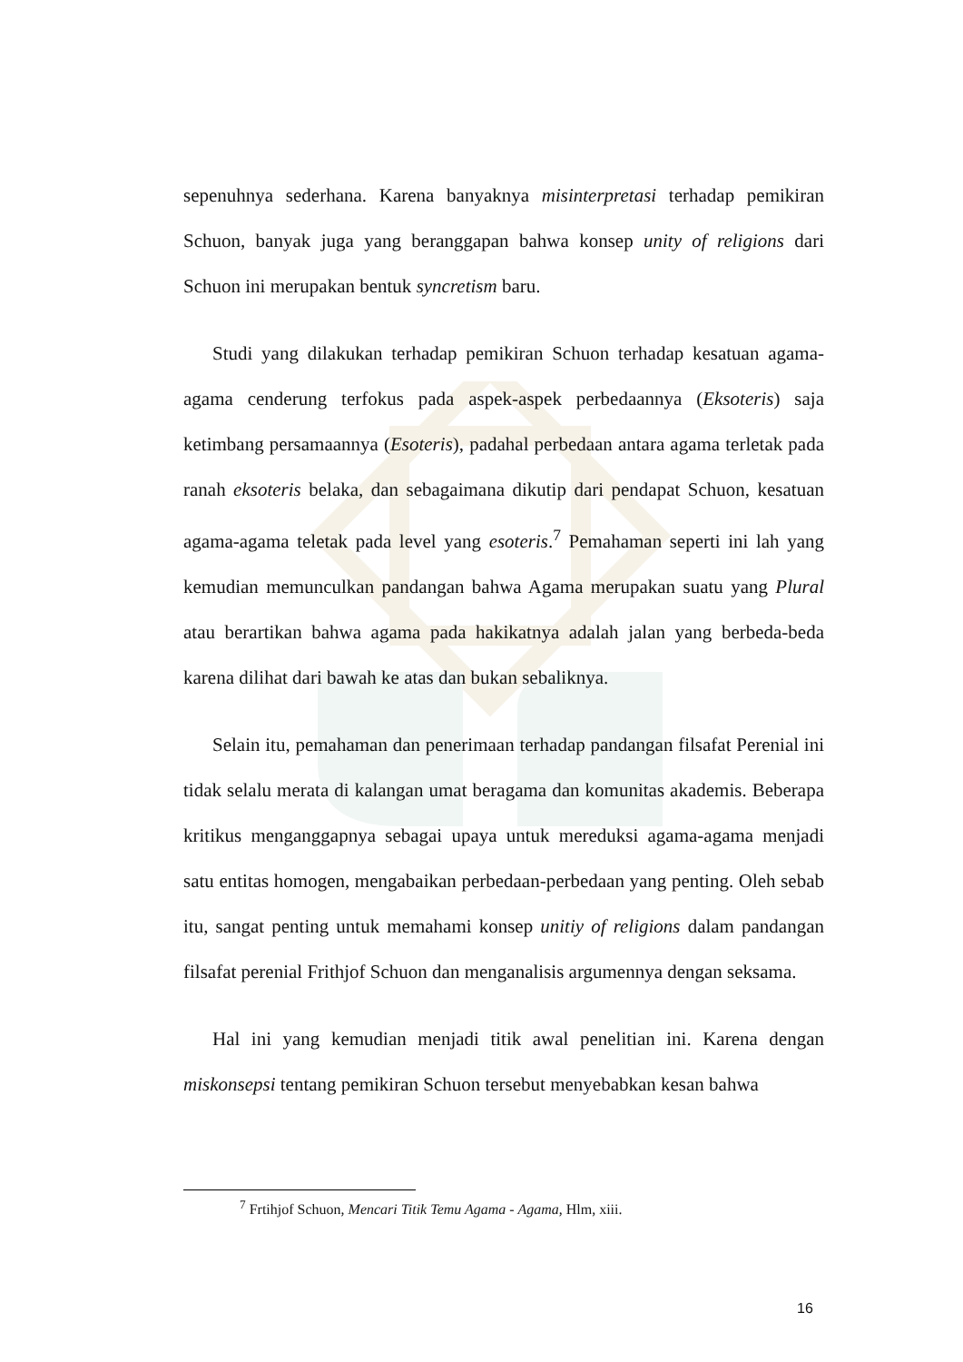sepenuhnya sederhana. Karena banyaknya misinterpretasi terhadap pemikiran Schuon, banyak juga yang beranggapan bahwa konsep unity of religions dari Schuon ini merupakan bentuk syncretism baru.
Studi yang dilakukan terhadap pemikiran Schuon terhadap kesatuan agama-agama cenderung terfokus pada aspek-aspek perbedaannya (Eksoteris) saja ketimbang persamaannya (Esoteris), padahal perbedaan antara agama terletak pada ranah eksoteris belaka, dan sebagaimana dikutip dari pendapat Schuon, kesatuan agama-agama teletak pada level yang esoteris.<sup>7</sup> Pemahaman seperti ini lah yang kemudian memunculkan pandangan bahwa Agama merupakan suatu yang Plural atau berartikan bahwa agama pada hakikatnya adalah jalan yang berbeda-beda karena dilihat dari bawah ke atas dan bukan sebaliknya.
Selain itu, pemahaman dan penerimaan terhadap pandangan filsafat Perenial ini tidak selalu merata di kalangan umat beragama dan komunitas akademis. Beberapa kritikus menganggapnya sebagai upaya untuk mereduksi agama-agama menjadi satu entitas homogen, mengabaikan perbedaan-perbedaan yang penting. Oleh sebab itu, sangat penting untuk memahami konsep unitiy of religions dalam pandangan filsafat perenial Frithjof Schuon dan menganalisis argumennya dengan seksama.
Hal ini yang kemudian menjadi titik awal penelitian ini. Karena dengan miskonsepsi tentang pemikiran Schuon tersebut menyebabkan kesan bahwa
<sup>7</sup> Frtihjof Schuon, Mencari Titik Temu Agama - Agama, Hlm, xiii.
16